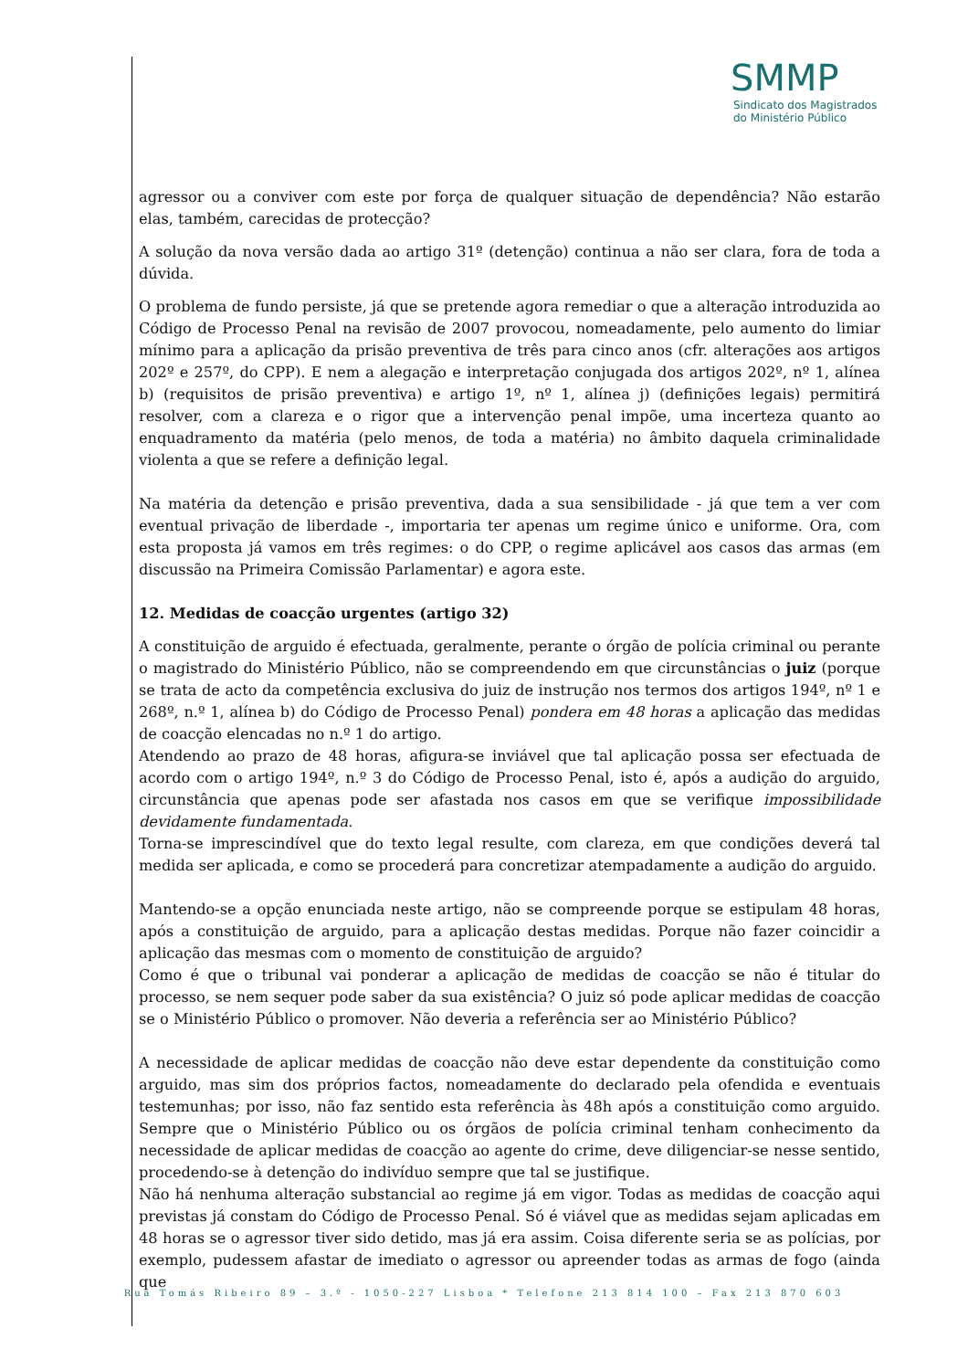SMMP
Sindicato dos Magistrados
do Ministério Público
agressor ou a conviver com este por força de qualquer situação de dependência? Não estarão elas, também, carecidas de protecção?
A solução da nova versão dada ao artigo 31º (detenção) continua a não ser clara, fora de toda a dúvida.
O problema de fundo persiste, já que se pretende agora remediar o que a alteração introduzida ao Código de Processo Penal na revisão de 2007 provocou, nomeadamente, pelo aumento do limiar mínimo para a aplicação da prisão preventiva de três para cinco anos (cfr. alterações aos artigos 202º e 257º, do CPP). E nem a alegação e interpretação conjugada dos artigos 202º, nº 1, alínea b) (requisitos de prisão preventiva) e artigo 1º, nº 1, alínea j) (definições legais) permitirá resolver, com a clareza e o rigor que a intervenção penal impõe, uma incerteza quanto ao enquadramento da matéria (pelo menos, de toda a matéria) no âmbito daquela criminalidade violenta a que se refere a definição legal.
Na matéria da detenção e prisão preventiva, dada a sua sensibilidade - já que tem a ver com eventual privação de liberdade -, importaria ter apenas um regime único e uniforme. Ora, com esta proposta já vamos em três regimes: o do CPP, o regime aplicável aos casos das armas (em discussão na Primeira Comissão Parlamentar) e agora este.
12. Medidas de coacção urgentes (artigo 32)
A constituição de arguido é efectuada, geralmente, perante o órgão de polícia criminal ou perante o magistrado do Ministério Público, não se compreendendo em que circunstâncias o juiz (porque se trata de acto da competência exclusiva do juiz de instrução nos termos dos artigos 194º, nº 1 e 268º, n.º 1, alínea b) do Código de Processo Penal) pondera em 48 horas a aplicação das medidas de coacção elencadas no n.º 1 do artigo.
Atendendo ao prazo de 48 horas, afigura-se inviável que tal aplicação possa ser efectuada de acordo com o artigo 194º, n.º 3 do Código de Processo Penal, isto é, após a audição do arguido, circunstância que apenas pode ser afastada nos casos em que se verifique impossibilidade devidamente fundamentada.
Torna-se imprescindível que do texto legal resulte, com clareza, em que condições deverá tal medida ser aplicada, e como se procederá para concretizar atempadamente a audição do arguido.
Mantendo-se a opção enunciada neste artigo, não se compreende porque se estipulam 48 horas, após a constituição de arguido, para a aplicação destas medidas. Porque não fazer coincidir a aplicação das mesmas com o momento de constituição de arguido?
Como é que o tribunal vai ponderar a aplicação de medidas de coacção se não é titular do processo, se nem sequer pode saber da sua existência? O juiz só pode aplicar medidas de coacção se o Ministério Público o promover. Não deveria a referência ser ao Ministério Público?
A necessidade de aplicar medidas de coacção não deve estar dependente da constituição como arguido, mas sim dos próprios factos, nomeadamente do declarado pela ofendida e eventuais testemunhas; por isso, não faz sentido esta referência às 48h após a constituição como arguido. Sempre que o Ministério Público ou os órgãos de polícia criminal tenham conhecimento da necessidade de aplicar medidas de coacção ao agente do crime, deve diligenciar-se nesse sentido, procedendo-se à detenção do indivíduo sempre que tal se justifique.
Não há nenhuma alteração substancial ao regime já em vigor. Todas as medidas de coacção aqui previstas já constam do Código de Processo Penal. Só é viável que as medidas sejam aplicadas em 48 horas se o agressor tiver sido detido, mas já era assim. Coisa diferente seria se as polícias, por exemplo, pudessem afastar de imediato o agressor ou apreender todas as armas de fogo (ainda que
Rua Tomás Ribeiro 89 – 3.º - 1050-227 Lisboa * Telefone 213 814 100 – Fax 213 870 603